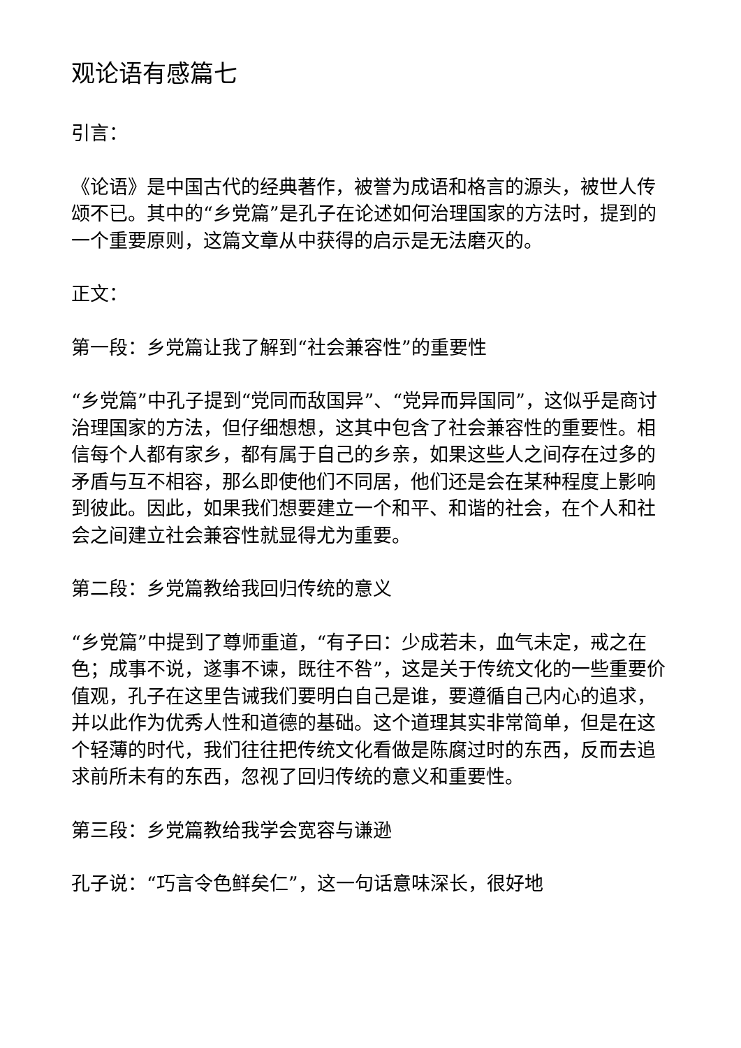观论语有感篇七
引言：
《论语》是中国古代的经典著作，被誉为成语和格言的源头，被世人传颂不已。其中的“乡党篇”是孔子在论述如何治理国家的方法时，提到的一个重要原则，这篇文章从中获得的启示是无法磨灭的。
正文：
第一段：乡党篇让我了解到“社会兼容性”的重要性
“乡党篇”中孔子提到“党同而敌国异”、“党异而异国同”，这似乎是商讨治理国家的方法，但仔细想想，这其中包含了社会兼容性的重要性。相信每个人都有家乡，都有属于自己的乡亲，如果这些人之间存在过多的矛盾与互不相容，那么即使他们不同居，他们还是会在某种程度上影响到彼此。因此，如果我们想要建立一个和平、和谐的社会，在个人和社会之间建立社会兼容性就显得尤为重要。
第二段：乡党篇教给我回归传统的意义
“乡党篇”中提到了尊师重道，“有子曰：少成若未，血气未定，戒之在色；成事不说，遂事不谏，既往不咎”，这是关于传统文化的一些重要价值观，孔子在这里告诫我们要明白自己是谁，要遵循自己内心的追求，并以此作为优秀人性和道德的基础。这个道理其实非常简单，但是在这个轻薄的时代，我们往往把传统文化看做是陈腐过时的东西，反而去追求前所未有的东西，忽视了回归传统的意义和重要性。
第三段：乡党篇教给我学会宽容与谦逊
孔子说：“巧言令色鲜矣仁”，这一句话意味深长，很好地